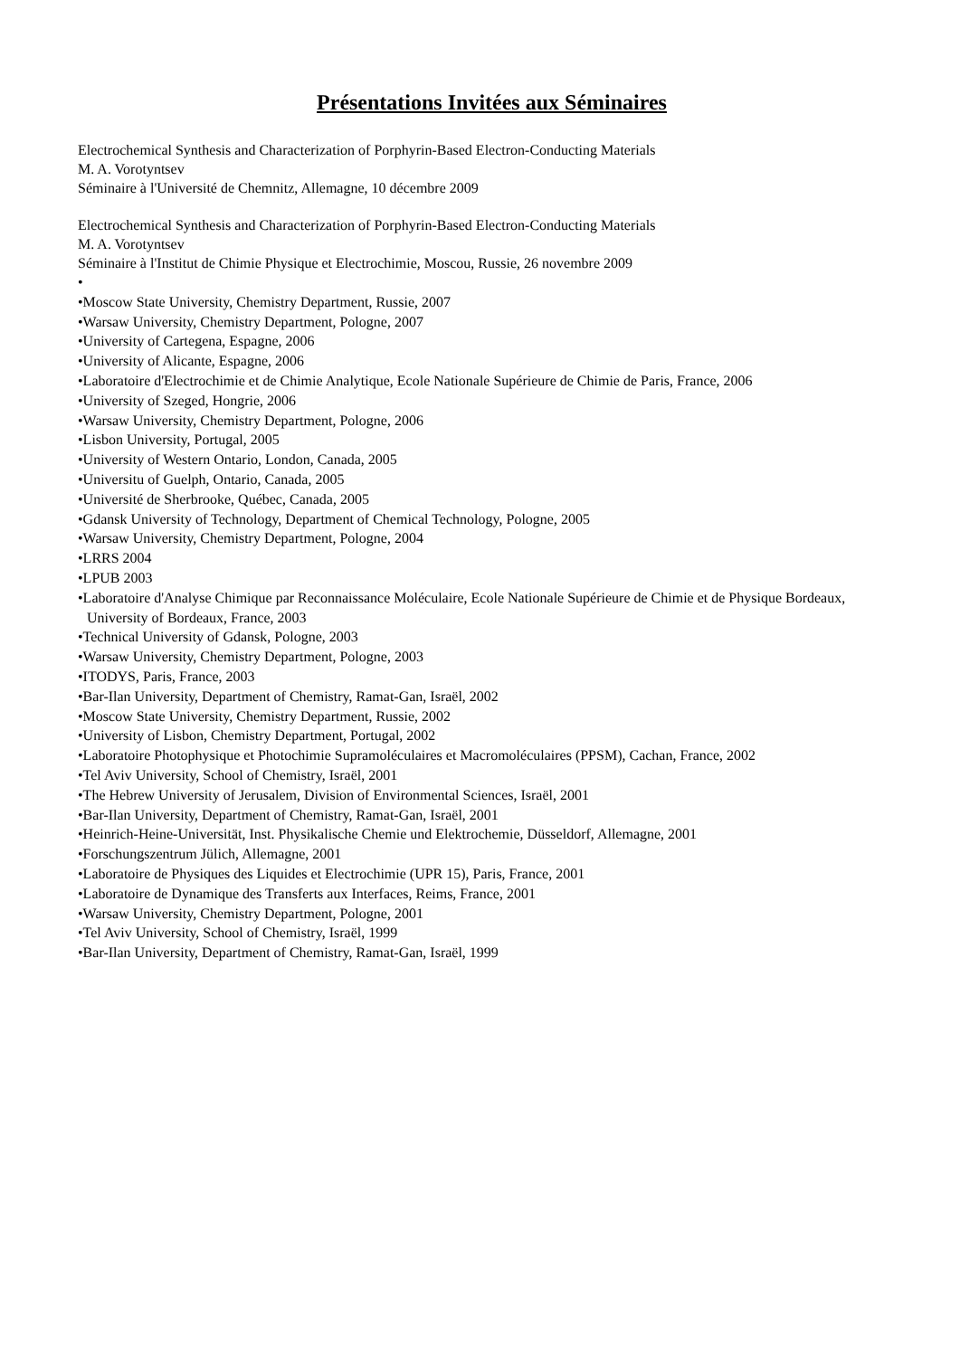Présentations Invitées aux Séminaires
Electrochemical Synthesis and Characterization of Porphyrin-Based Electron-Conducting Materials
M. A. Vorotyntsev
Séminaire à l'Université de Chemnitz, Allemagne, 10 décembre 2009
Electrochemical Synthesis and Characterization of Porphyrin-Based Electron-Conducting Materials
M. A. Vorotyntsev
Séminaire à l'Institut de Chimie Physique et Electrochimie, Moscou, Russie, 26 novembre 2009
•
•Moscow State University, Chemistry Department, Russie, 2007
•Warsaw University, Chemistry Department, Pologne, 2007
•University of Cartegena, Espagne, 2006
•University of Alicante, Espagne, 2006
•Laboratoire d'Electrochimie et de Chimie Analytique, Ecole Nationale Supérieure de Chimie de Paris, France, 2006
•University of Szeged, Hongrie, 2006
•Warsaw University, Chemistry Department, Pologne, 2006
•Lisbon University, Portugal, 2005
•University of Western Ontario, London, Canada, 2005
•Universitu of Guelph, Ontario, Canada, 2005
•Université de Sherbrooke, Québec, Canada, 2005
•Gdansk University of Technology, Department of Chemical Technology, Pologne, 2005
•Warsaw University, Chemistry Department, Pologne, 2004
•LRRS 2004
•LPUB 2003
•Laboratoire d'Analyse Chimique par Reconnaissance Moléculaire, Ecole Nationale Supérieure de Chimie et de Physique Bordeaux, University of Bordeaux, France, 2003
•Technical University of Gdansk, Pologne, 2003
•Warsaw University, Chemistry Department, Pologne, 2003
•ITODYS, Paris, France, 2003
•Bar-Ilan University, Department of Chemistry, Ramat-Gan, Israël, 2002
•Moscow State University, Chemistry Department, Russie, 2002
•University of Lisbon, Chemistry Department, Portugal, 2002
•Laboratoire Photophysique et Photochimie Supramoléculaires et Macromoléculaires (PPSM), Cachan, France, 2002
•Tel Aviv University, School of Chemistry, Israël, 2001
•The Hebrew University of Jerusalem, Division of Environmental Sciences, Israël, 2001
•Bar-Ilan University, Department of Chemistry, Ramat-Gan, Israël, 2001
•Heinrich-Heine-Universität, Inst. Physikalische Chemie und Elektrochemie, Düsseldorf, Allemagne, 2001
•Forschungszentrum Jülich, Allemagne, 2001
•Laboratoire de Physiques des Liquides et Electrochimie (UPR 15), Paris, France, 2001
•Laboratoire de Dynamique des Transferts aux Interfaces, Reims, France, 2001
•Warsaw University, Chemistry Department, Pologne, 2001
•Tel Aviv University, School of Chemistry, Israël, 1999
•Bar-Ilan University, Department of Chemistry, Ramat-Gan, Israël, 1999